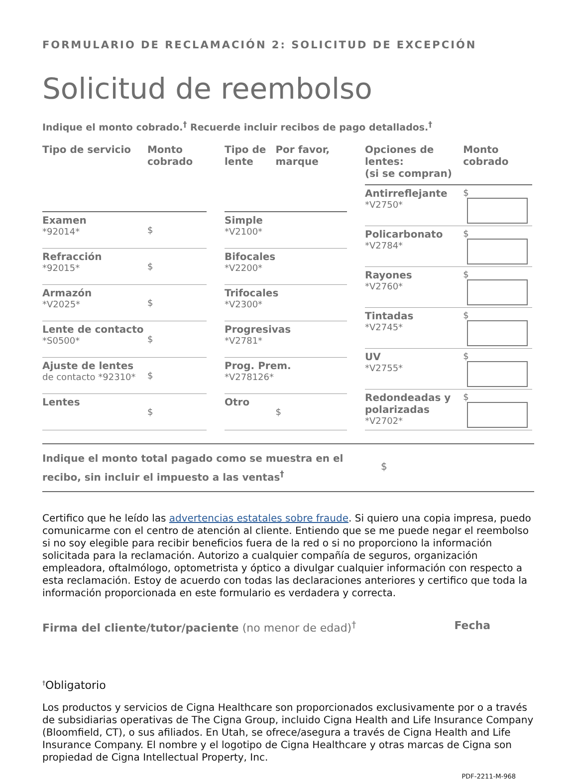FORMULARIO DE RECLAMACIÓN 2: SOLICITUD DE EXCEPCIÓN
Solicitud de reembolso
Indique el monto cobrado.<sup>†</sup> Recuerde incluir recibos de pago detallados.<sup>†</sup>
| Tipo de servicio | Monto cobrado |
| --- | --- |
| Examen *92014* | $ |
| Refracción *92015* | $ |
| Armazón *V2025* | $ |
| Lente de contacto *S0500* | $ |
| Ajuste de lentes de contacto *92310* | $ |
| Lentes | $ |
| Tipo de lente | Por favor, marque |
| --- | --- |
| Simple *V2100* | |
| Bifocales *V2200* | |
| Trifocales *V2300* | |
| Progresivas *V2781* | |
| Prog. Prem. *V278126* | |
| Otro | $ |
| Opciones de lentes: (si se compran) | Monto cobrado |
| --- | --- |
| Antirreflejante *V2750* | $ |
| Policarbonato *V2784* | $ |
| Rayones *V2760* | $ |
| Tintadas *V2745* | $ |
| UV *V2755* | $ |
| Redondeadas y polarizadas *V2702* | $ |
Indique el monto total pagado como se muestra en el recibo, sin incluir el impuesto a las ventas<sup>†</sup>
$
Certifico que he leído las advertencias estatales sobre fraude. Si quiero una copia impresa, puedo comunicarme con el centro de atención al cliente. Entiendo que se me puede negar el reembolso si no soy elegible para recibir beneficios fuera de la red o si no proporciono la información solicitada para la reclamación. Autorizo a cualquier compañía de seguros, organización empleadora, oftalmólogo, optometrista y óptico a divulgar cualquier información con respecto a esta reclamación. Estoy de acuerdo con todas las declaraciones anteriores y certifico que toda la información proporcionada en este formulario es verdadera y correcta.
Firma del cliente/tutor/paciente (no menor de edad)<sup>†</sup>
Fecha
<sup>†</sup> Obligatorio
Los productos y servicios de Cigna Healthcare son proporcionados exclusivamente por o a través de subsidiarias operativas de The Cigna Group, incluido Cigna Health and Life Insurance Company (Bloomfield, CT), o sus afiliados. En Utah, se ofrece/asegura a través de Cigna Health and Life Insurance Company. El nombre y el logotipo de Cigna Healthcare y otras marcas de Cigna son propiedad de Cigna Intellectual Property, Inc.
PDF-2211-M-968